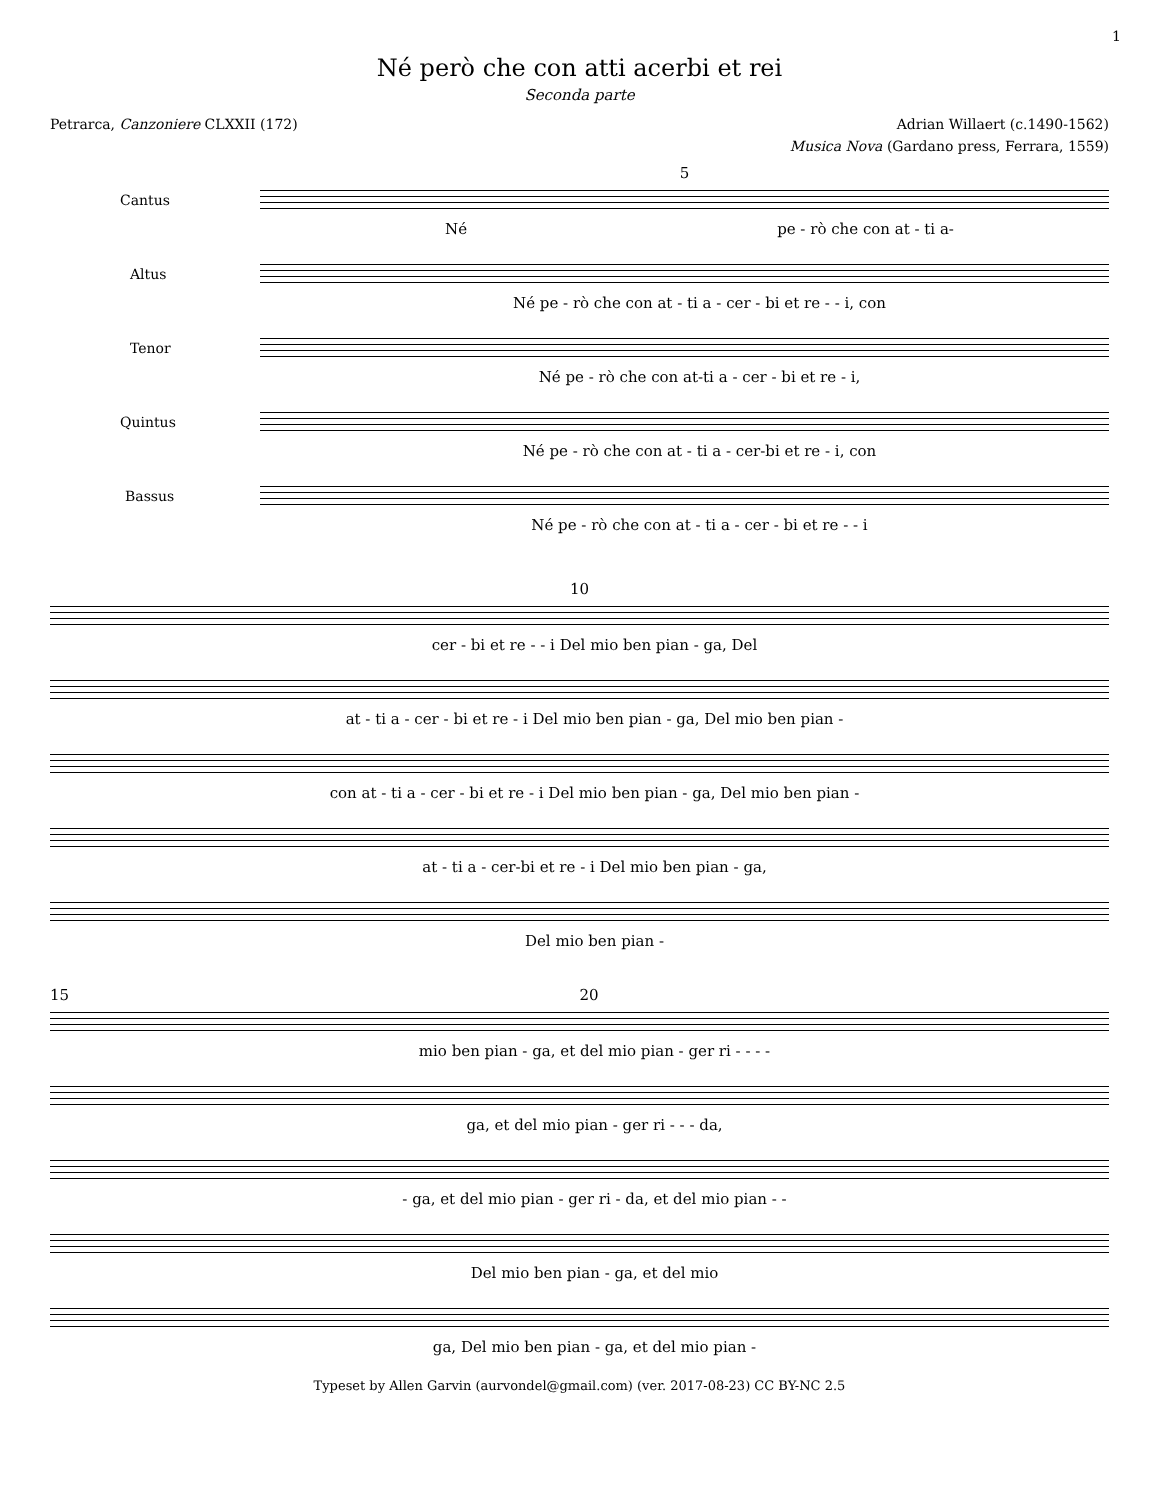1
Né però che con atti acerbi et rei
Seconda parte
Petrarca, Canzoniere CLXXII (172) Adrian Willaert (c.1490-1562)
Musica Nova (Gardano press, Ferrara, 1559)
5
Cantus
Né pe - rò che con at - ti a-
Altus
Né pe - rò che con at - ti a - cer - bi et re - - i, con
Tenor
Né pe - rò che con at-ti a - cer - bi et re - i,
Quintus
Né pe - rò che con at - ti a - cer-bi et re - i, con
Bassus
Né pe - rò che con at - ti a - cer - bi et re - - i
10
cer - bi et re - - i Del mio ben pian - ga, Del
at - ti a - cer - bi et re - i Del mio ben pian - ga, Del mio ben pian -
con at - ti a - cer - bi et re - i Del mio ben pian - ga, Del mio ben pian -
at - ti a - cer-bi et re - i Del mio ben pian - ga,
Del mio ben pian -
15 20
mio ben pian - ga, et del mio pian - ger ri - - - -
ga, et del mio pian - ger ri - - - da,
- ga, et del mio pian - ger ri - da, et del mio pian - -
Del mio ben pian - ga, et del mio
ga, Del mio ben pian - ga, et del mio pian -
Typeset by Allen Garvin (aurvondel@gmail.com) (ver. 2017-08-23) CC BY-NC 2.5